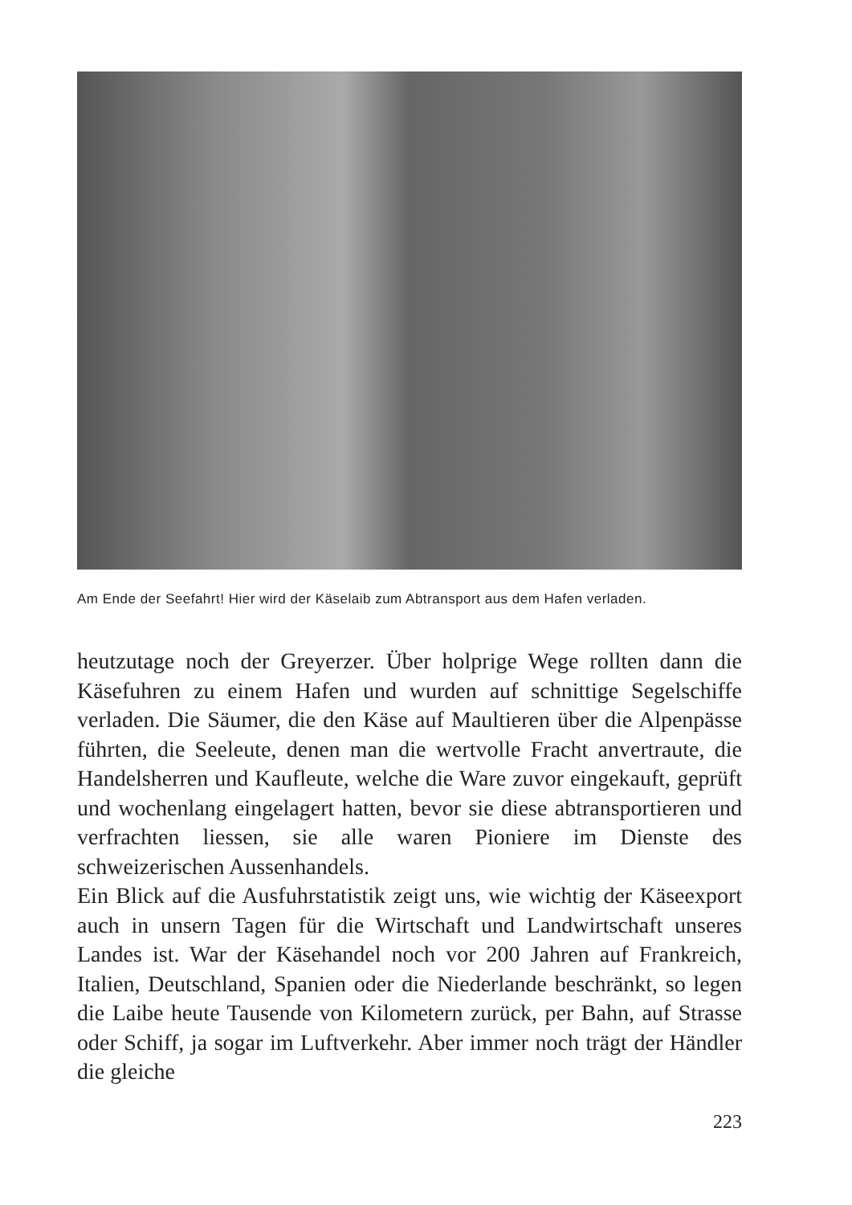Am Ende der Seefahrt! Hier wird der Käselaib zum Abtransport aus dem Hafen verladen.
heutzutage noch der Greyerzer. Über holprige Wege rollten dann die Käsefuhren zu einem Hafen und wurden auf schnittige Segelschiffe verladen. Die Säumer, die den Käse auf Maultieren über die Alpenpässe führten, die Seeleute, denen man die wertvolle Fracht anvertraute, die Handelsherren und Kaufleute, welche die Ware zuvor eingekauft, geprüft und wochenlang eingelagert hatten, bevor sie diese abtransportieren und verfrachten liessen, sie alle waren Pioniere im Dienste des schweizerischen Aussenhandels.
Ein Blick auf die Ausfuhrstatistik zeigt uns, wie wichtig der Käseexport auch in unsern Tagen für die Wirtschaft und Landwirtschaft unseres Landes ist. War der Käsehandel noch vor 200 Jahren auf Frankreich, Italien, Deutschland, Spanien oder die Niederlande beschränkt, so legen die Laibe heute Tausende von Kilometern zurück, per Bahn, auf Strasse oder Schiff, ja sogar im Luftverkehr. Aber immer noch trägt der Händler die gleiche
223